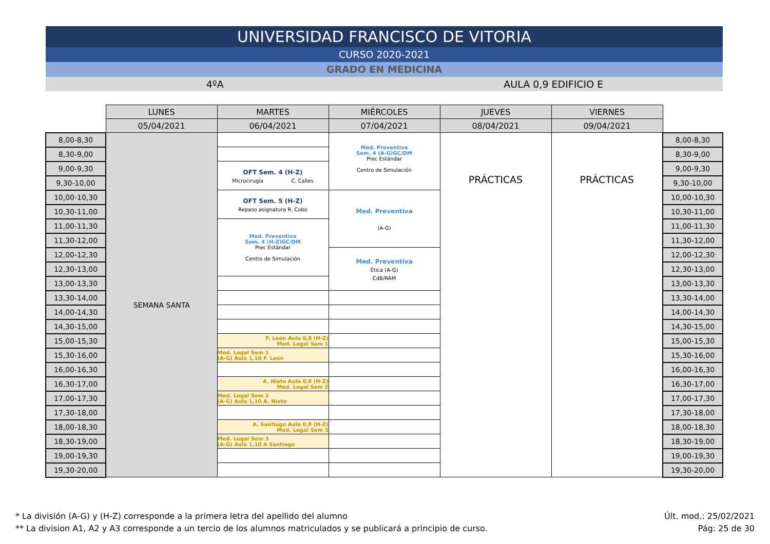UNIVERSIDAD FRANCISCO DE VITORIA
CURSO 2020-2021
GRADO EN MEDICINA
4ºA AULA 0,9 EDIFICIO E
| | LUNES | MARTES | MIÉRCOLES | JUEVES | VIERNES | |
| | 05/04/2021 | 06/04/2021 | 07/04/2021 | 08/04/2021 | 09/04/2021 | |
| 8,00-8,30 | SEMANA SANTA | | Med. Preventiva Sem. 4 (A-G)GC/DM Prec Estándar Centro de Simulación | PRÁCTICAS | PRÁCTICAS | 8,00-8,30 |
| 8,30-9,00 | | | | | | 8,30-9,00 |
| 9,00-9,30 | | OFT Sem. 4 (H-Z) Microcirugía C. Calles | | | | 9,00-9,30 |
| 9,30-10,00 | | | | | | 9,30-10,00 |
| 10,00-10,30 | | OFT Sem. 5 (H-Z) Repaso asignatura R. Cobo | Med. Preventiva (A-G) | | | 10,00-10,30 |
| 10,30-11,00 | | | | | | 10,30-11,00 |
| 11,00-11,30 | | Med. Preventiva Sem. 4 (H-Z)GC/DM Prec Estándar Centro de Simulación | | | | 11,00-11,30 |
| 11,30-12,00 | | | | | | 11,30-12,00 |
| 12,00-12,30 | | | Med. Preventiva Ética (A-G) CdB/RAM | | | 12,00-12,30 |
| 12,30-13,00 | | | | | | 12,30-13,00 |
| 13,00-13,30 | | | | | | 13,00-13,30 |
| 13,30-14,00 | | | | | | 13,30-14,00 |
| 14,00-14,30 | | | | | | 14,00-14,30 |
| 14,30-15,00 | | | | | | 14,30-15,00 |
| 15,00-15,30 | | F. León Aula 0,8 (H-Z) Med. Legal Sem 1 | | | | 15,00-15,30 |
| 15,30-16,00 | | Med. Legal Sem 1 (A-G) Aula 1,10 F. León | | | | 15,30-16,00 |
| 16,00-16,30 | | | | | | 16,00-16,30 |
| 16,30-17,00 | | A. Nieto Aula 0,8 (H-Z) Med. Legal Sem 2 | | | | 16,30-17,00 |
| 17,00-17,30 | | Med. Legal Sem 2 (A-G) Aula 1,10 A. Nieto | | | | 17,00-17,30 |
| 17,30-18,00 | | | | | | 17,30-18,00 |
| 18,00-18,30 | | A. Santiago Aula 0,8 (H-Z) Med. Legal Sem 3 | | | | 18,00-18,30 |
| 18,30-19,00 | | Med. Legal Sem 3 (A-G) Aula 1,10 A Santiago | | | | 18,30-19,00 |
| 19,00-19,30 | | | | | | 19,00-19,30 |
| 19,30-20,00 | | | | | | 19,30-20,00 |
* La división (A-G) y (H-Z) corresponde a la primera letra del apellido del alumno
** La division A1, A2 y A3 corresponde a un tercio de los alumnos matriculados y se publicará a principio de curso.
Últ. mod.: 25/02/2021
Pág: 25 de 30